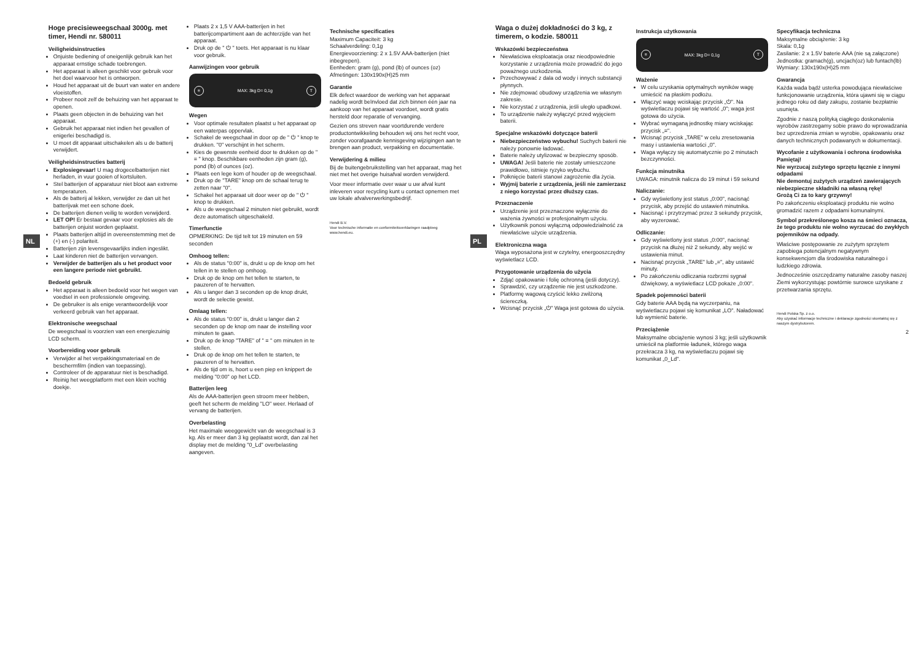NL
Hoge precisieweegschaal 3000g. met timer, Hendi nr. 580011
Veiligheidsinstructies
Onjuiste bediening of oneigenlijk gebruik kan het apparaat ernstige schade toebrengen.
Het apparaat is alleen geschikt voor gebruik voor het doel waarvoor het is ontworpen.
Houd het apparaat uit de buurt van water en andere vloeistoffen.
Probeer nooit zelf de behuizing van het apparaat te openen.
Plaats geen objecten in de behuizing van het apparaat.
Gebruik het apparaat niet indien het gevallen of enigerlei beschadigd is.
U moet dit apparaat uitschakelen als u de batterij verwijdert.
Veiligheidsinstructies batterij
Explosiegevaar! U mag drogecelbatterijen niet herladen, in vuur gooien of kortsluiten.
Stel batterijen of apparatuur niet bloot aan extreme temperaturen.
Als de batterij al lekken, verwijder ze dan uit het batterijvak met een schone doek.
De batterijen dienen veilig te worden verwijderd.
LET OP! Er bestaat gevaar voor explosies als de batterijen onjuist worden geplaatst.
Plaats batterijen altijd in overeenstemming met de (+) en (-) polariteit.
Batterijen zijn levensgevaarlijks indien ingeslikt.
Laat kinderen niet de batterijen vervangen.
Verwijder de batterijen als u het product voor een langere periode niet gebruikt.
Bedoeld gebruik
Het apparaat is alleen bedoeld voor het wegen van voedsel in een professionele omgeving.
De gebruiker is als enige verantwoordelijk voor verkeerd gebruik van het apparaat.
Elektronische weegschaal
De weegschaal is voorzien van een energiezuinig LCD scherm.
Voorbereiding voor gebruik
Verwijder al het verpakkingsmateriaal en de beschermfilm (indien van toepassing).
Controleer of de apparatuur niet is beschadigd.
Reinig het weegplatform met een klein vochtig doekje.
Plaats 2 x 1,5 V AAA-batterijen in het batterijcompartiment aan de achterzijde van het apparaat.
Druk op de " ⏻ " toets. Het apparaat is nu klaar voor gebruik.
Aanwijzingen voor gebruik
≡ MAX: 3kg D= 0,1g T
Wegen
Voor optimale resultaten plaatst u het apparaat op een waterpas oppervlak.
Schakel de weegschaal in door op de " ⏻ " knop te drukken. "0" verschijnt in het scherm.
Kies de gewenste eenheid door te drukken op de " ≡ " knop. Beschikbare eenheden zijn gram (g), pond (lb) of ounces (oz).
Plaats een lege kom of houder op de weegschaal.
Druk op de "TARE" knop om de schaal terug te zetten naar "0".
Schakel het apparaat uit door weer op de " ⏻ " knop te drukken.
Als u de weegschaal 2 minuten niet gebruikt, wordt deze automatisch uitgeschakeld.
Timerfunctie
OPMERKING: De tijd telt tot 19 minuten en 59 seconden
Omhoog tellen:
Als de status "0:00" is, drukt u op de knop om het tellen in te stellen op omhoog.
Druk op de knop om het tellen te starten, te pauzeren of te hervatten.
Als u langer dan 3 seconden op de knop drukt, wordt de selectie gewist.
Omlaag tellen:
Als de status "0:00" is, drukt u langer dan 2 seconden op de knop om naar de instelling voor minuten te gaan.
Druk op de knop "TARE" of " ≡ " om minuten in te stellen.
Druk op de knop om het tellen te starten, te pauzeren of te hervatten.
Als de tijd om is, hoort u een piep en knippert de melding "0:00" op het LCD.
Batterijen leeg
Als de AAA-batterijen geen stroom meer hebben, geeft het scherm de melding "LO" weer. Herlaad of vervang de batterijen.
Overbelasting
Het maximale weeggewicht van de weegschaal is 3 kg. Als er meer dan 3 kg geplaatst wordt, dan zal het display met de melding "0_Ld" overbelasting aangeven.
Technische specificaties
Maximum Capaciteit: 3 kg
Schaalverdeling: 0,1g
Energievoorziening: 2 x 1.5V AAA-batterijen (niet inbegrepen).
Eenheden: gram (g), pond (lb) of ounces (oz)
Afmetingen: 130x190x(H)25 mm
Garantie
Elk defect waardoor de werking van het apparaat nadelig wordt beïnvloed dat zich binnen één jaar na aankoop van het apparaat voordoet, wordt gratis hersteld door reparatie of vervanging.
Gezien ons streven naar voortdurende verdere productontwikkeling behouden wij ons het recht voor, zonder voorafgaande kennisgeving wijzigingen aan te brengen aan product, verpakking en documentatie.
Verwijdering & milieu
Bij de buitengebruikstelling van het apparaat, mag het niet met het overige huisafval worden verwijderd.
Voor meer informatie over waar u uw afval kunt inleveren voor recycling kunt u contact opnemen met uw lokale afvalverwerkingsbedrijf.
Hendi B.V.
Voor technische informatie en conformiteitsverklaringen raadpleeg www.hendi.eu.
PL
Waga o dużej dokładności do 3 kg, z timerem, o kodzie. 580011
Wskazówki bezpieczeństwa
Niewłaściwa eksploatacja oraz nieodpowiednie korzystanie z urządzenia może prowadzić do jego poważnego uszkodzenia.
Przechowywać z dala od wody i innych substancji płynnych.
Nie zdejmować obudowy urządzenia we własnym zakresie.
Nie korzystać z urządzenia, jeśli uległo upadkowi.
To urządzenie należy wyłączyć przed wyjęciem baterii.
Specjalne wskazówki dotyczące baterii
Niebezpieczeństwo wybuchu! Suchych baterii nie należy ponownie ładować.
Baterie należy utylizować w bezpieczny sposób.
UWAGA! Jeśli baterie nie zostały umieszczone prawidłowo, istnieje ryzyko wybuchu.
Połknięcie baterii stanowi zagrożenie dla życia.
Wyjmij baterie z urządzenia, jeśli nie zamierzasz z niego korzystać przez dłuższy czas.
Przeznaczenie
Urządzenie jest przeznaczone wyłącznie do ważenia żywności w profesjonalnym użyciu.
Użytkownik ponosi wyłączną odpowiedzialność za niewłaściwe użycie urządzenia.
Elektroniczna waga
Waga wyposażona jest w czytelny, energooszczędny wyświetlacz LCD.
Przygotowanie urządzenia do użycia
Zdjąć opakowanie i folię ochronną (jeśli dotyczy).
Sprawdzić, czy urządzenie nie jest uszkodzone.
Platformę wagową czyścić lekko zwilżoną ściereczką.
Wcisnąć przycisk „⏻" Waga jest gotowa do użycia.
Instrukcja użytkowania
≡ MAX: 3kg D= 0,1g T
Ważenie
W celu uzyskania optymalnych wyników wagę umieścić na płaskim podłożu.
Włączyć wagę wciskając przycisk „⏻". Na wyświetlaczu pojawi się wartość „0"; waga jest gotowa do użycia.
Wybrać wymaganą jednostkę miary wciskając przycisk „≡".
Wcisnąć przycisk „TARE" w celu zresetowania masy i ustawienia wartości „0".
Waga wyłączy się automatycznie po 2 minutach bezczynności.
Funkcja minutnika
UWAGA: minutnik nalicza do 19 minut i 59 sekund
Naliczanie:
Gdy wyświetlony jest status „0:00", nacisnąć przycisk, aby przejść do ustawień minutnika.
Nacisnąć i przytrzymać przez 3 sekundy przycisk, aby wyzerować.
Odliczanie:
Gdy wyświetlony jest status „0:00", nacisnąć przycisk na dłużej niż 2 sekundy, aby wejść w ustawienia minut.
Nacisnąć przycisk „TARE" lub „≡", aby ustawić minuty.
Po zakończeniu odliczania rozbrzmi sygnał dźwiękowy, a wyświetlacz LCD pokaże „0:00".
Spadek pojemności baterii
Gdy baterie AAA będą na wyczerpaniu, na wyświetlaczu pojawi się komunikat „LO". Naładować lub wymienić baterie.
Przeciążenie
Maksymalne obciążenie wynosi 3 kg; jeśli użytkownik umieścił na platformie ładunek, którego waga przekracza 3 kg, na wyświetlaczu pojawi się komunikat „0_Ld".
Specyfikacja techniczna
Maksymalne obciążenie: 3 kg
Skala: 0,1g
Zasilanie: 2 x 1.5V baterie AAA (nie są załączone)
Jednostka: gramach(g), uncjach(oz) lub funtach(lb)
Wymiary: 130x190x(H)25 mm
Gwarancja
Każda wada bądź usterka powodująca niewłaściwe funkcjonowanie urządzenia, która ujawni się w ciągu jednego roku od daty zakupu, zostanie bezpłatnie usunięta.
Zgodnie z naszą polityką ciągłego doskonalenia wyrobów zastrzegamy sobie prawo do wprowadzania bez uprzedzenia zmian w wyrobie, opakowaniu oraz danych technicznych podawanych w dokumentacji.
Wycofanie z użytkowania i ochrona środowiska
Pamiętaj!
Nie wyrzucaj zużytego sprzętu łącznie z innymi odpadami
Nie demontuj zużytych urządzeń zawierających niebezpieczne składniki na własną rękę!
Grożą Ci za to kary grzywny!
Po zakończeniu eksploatacji produktu nie wolno gromadzić razem z odpadami komunalnymi.
Symbol przekreślonego kosza na śmieci oznacza, że tego produktu nie wolno wyrzucać do zwykłych pojemników na odpady.
Właściwe postępowanie ze zużytym sprzętem zapobiega potencjalnym negatywnym konsekwencjom dla środowiska naturalnego i ludzkiego zdrowia.
Jednocześnie oszczędzamy naturalne zasoby naszej Ziemi wykorzystując powtórnie surowce uzyskane z przetwarzania sprzętu.
Hendi Polska Sp. z o.o.
Aby uzyskać informacje techniczne i deklaracje zgodności skontaktuj się z naszym dystrybutorem.
2